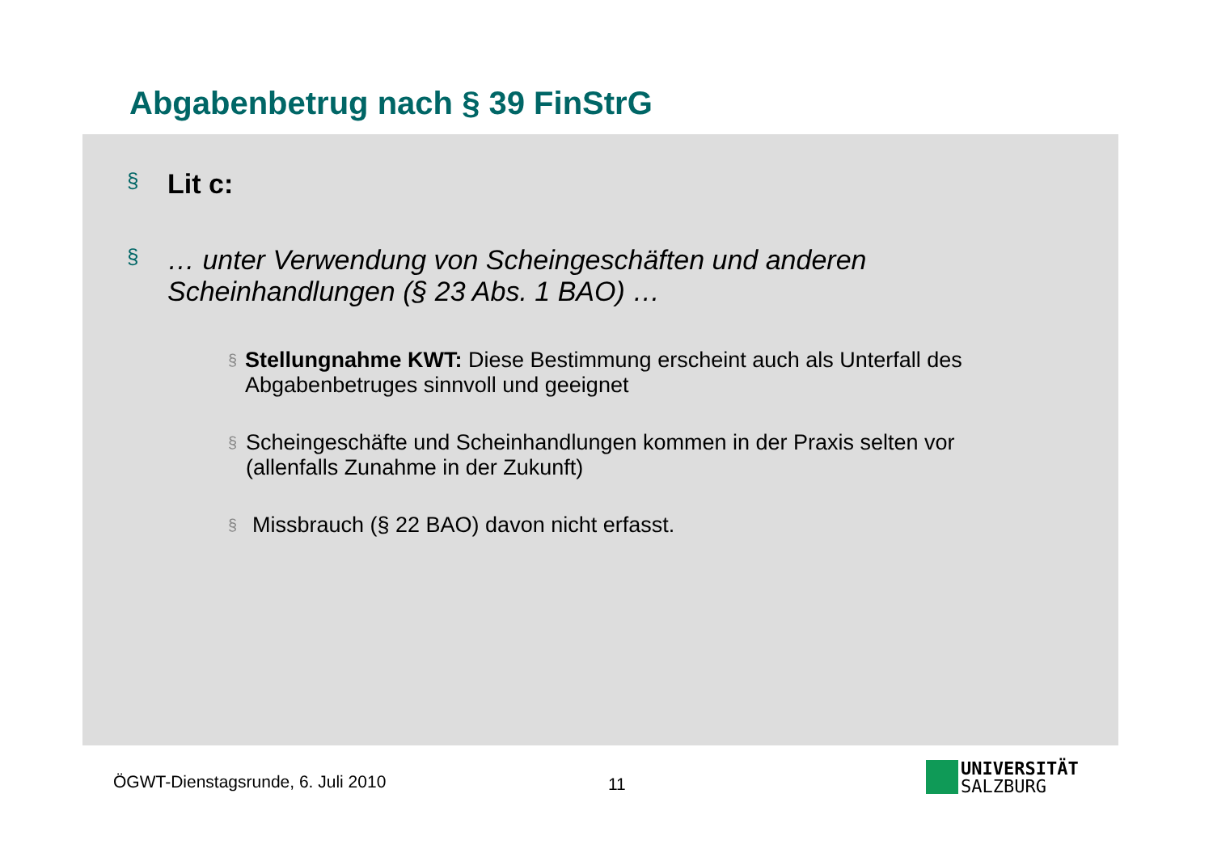Abgabenbetrug nach § 39 FinStrG
§ Lit c:
§ … unter Verwendung von Scheingeschäften und anderen
Scheinhandlungen (§ 23 Abs. 1 BAO) …
§ Stellungnahme KWT: Diese Bestimmung erscheint auch als Unterfall des Abgabenbetruges sinnvoll und geeignet
§ Scheingeschäfte und Scheinhandlungen kommen in der Praxis selten vor (allenfalls Zunahme in der Zukunft)
§ Missbrauch (§ 22 BAO) davon nicht erfasst.
ÖGWT-Dienstagsrunde, 6. Juli 2010
11
UNIVERSITÄT
SALZBURG